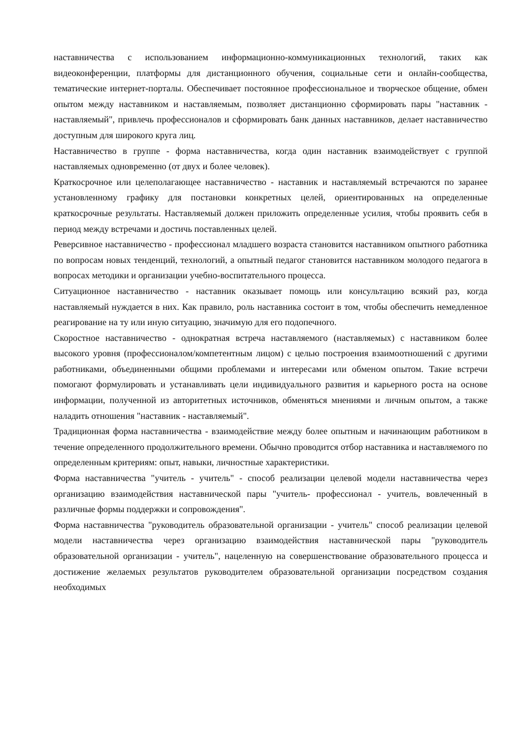наставничества с использованием информационно-коммуникационных технологий, таких как видеоконференции, платформы для дистанционного обучения, социальные сети и онлайн-сообщества, тематические интернет-порталы. Обеспечивает постоянное профессиональное и творческое общение, обмен опытом между наставником и наставляемым, позволяет дистанционно сформировать пары "наставник - наставляемый", привлечь профессионалов и сформировать банк данных наставников, делает наставничество доступным для широкого круга лиц.
Наставничество в группе - форма наставничества, когда один наставник взаимодействует с группой наставляемых одновременно (от двух и более человек).
Краткосрочное или целеполагающее наставничество - наставник и наставляемый встречаются по заранее установленному графику для постановки конкретных целей, ориентированных на определенные краткосрочные результаты. Наставляемый должен приложить определенные усилия, чтобы проявить себя в период между встречами и достичь поставленных целей.
Реверсивное наставничество - профессионал младшего возраста становится наставником опытного работника по вопросам новых тенденций, технологий, а опытный педагог становится наставником молодого педагога в вопросах методики и организации учебно-воспитательного процесса.
Ситуационное наставничество - наставник оказывает помощь или консультацию всякий раз, когда наставляемый нуждается в них. Как правило, роль наставника состоит в том, чтобы обеспечить немедленное реагирование на ту или иную ситуацию, значимую для его подопечного.
Скоростное наставничество - однократная встреча наставляемого (наставляемых) с наставником более высокого уровня (профессионалом/компетентным лицом) с целью построения взаимоотношений с другими работниками, объединенными общими проблемами и интересами или обменом опытом. Такие встречи помогают формулировать и устанавливать цели индивидуального развития и карьерного роста на основе информации, полученной из авторитетных источников, обменяться мнениями и личным опытом, а также наладить отношения "наставник - наставляемый".
Традиционная форма наставничества - взаимодействие между более опытным и начинающим работником в течение определенного продолжительного времени. Обычно проводится отбор наставника и наставляемого по определенным критериям: опыт, навыки, личностные характеристики.
Форма наставничества "учитель - учитель" - способ реализации целевой модели наставничества через организацию взаимодействия наставнической пары "учитель- профессионал - учитель, вовлеченный в различные формы поддержки и сопровождения".
Форма наставничества "руководитель образовательной организации - учитель" способ реализации целевой модели наставничества через организацию взаимодействия наставнической пары "руководитель образовательной организации - учитель", нацеленную на совершенствование образовательного процесса и достижение желаемых результатов руководителем образовательной организации посредством создания необходимых